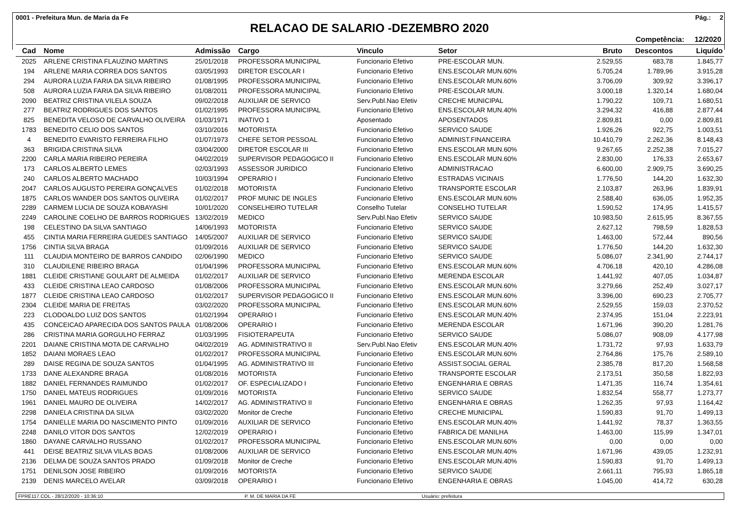0001 - Prefeitura Mun. de Maria da Fe Pág.: 2
RELACAO DE SALARIO -DEZEMBRO 2020
Competência: 12/2020
| Cad | Nome | Admissão | Cargo | Vinculo | Setor | Bruto | Descontos | Liquído |
| --- | --- | --- | --- | --- | --- | --- | --- | --- |
| 2025 | ARLENE CRISTINA FLAUZINO MARTINS | 25/01/2018 | PROFESSORA MUNICIPAL | Funcionario Efetivo | PRE-ESCOLAR MUN. | 2.529,55 | 683,78 | 1.845,77 |
| 194 | ARLENE MARIA CORREA DOS SANTOS | 03/05/1993 | DIRETOR ESCOLAR I | Funcionario Efetivo | ENS.ESCOLAR MUN.60% | 5.705,24 | 1.789,96 | 3.915,28 |
| 294 | AURORA LUZIA FARIA DA SILVA RIBEIRO | 01/08/1995 | PROFESSORA MUNICIPAL | Funcionario Efetivo | ENS.ESCOLAR MUN.60% | 3.706,09 | 309,92 | 3.396,17 |
| 508 | AURORA LUZIA FARIA DA SILVA RIBEIRO | 01/08/2011 | PROFESSORA MUNICIPAL | Funcionario Efetivo | PRE-ESCOLAR MUN. | 3.000,18 | 1.320,14 | 1.680,04 |
| 2090 | BEATRIZ CRISTINA VILELA SOUZA | 09/02/2018 | AUXILIAR DE SERVICO | Serv.Publ.Nao Efetiv | CRECHE MUNICIPAL | 1.790,22 | 109,71 | 1.680,51 |
| 277 | BEATRIZ RODRIGUES DOS SANTOS | 01/02/1995 | PROFESSORA MUNICIPAL | Funcionario Efetivo | ENS.ESCOLAR MUN.40% | 3.294,32 | 416,88 | 2.877,44 |
| 825 | BENEDITA VELOSO DE CARVALHO OLIVEIRA | 01/03/1971 | INATIVO 1 | Aposentado | APOSENTADOS | 2.809,81 | 0,00 | 2.809,81 |
| 1783 | BENEDITO CELIO DOS SANTOS | 03/10/2016 | MOTORISTA | Funcionario Efetivo | SERVICO SAUDE | 1.926,26 | 922,75 | 1.003,51 |
| 4 | BENEDITO EVARISTO FERREIRA FILHO | 01/07/1973 | CHEFE SETOR PESSOAL | Funcionario Efetivo | ADMINIST.FINANCEIRA | 10.410,79 | 2.262,36 | 8.148,43 |
| 363 | BRIGIDA CRISTINA SILVA | 03/04/2000 | DIRETOR ESCOLAR III | Funcionario Efetivo | ENS.ESCOLAR MUN.60% | 9.267,65 | 2.252,38 | 7.015,27 |
| 2200 | CARLA MARIA RIBEIRO PEREIRA | 04/02/2019 | SUPERVISOR PEDAGOGICO II | Funcionario Efetivo | ENS.ESCOLAR MUN.60% | 2.830,00 | 176,33 | 2.653,67 |
| 173 | CARLOS ALBERTO LEMES | 02/03/1993 | ASSESSOR JURIDICO | Funcionario Efetivo | ADMINISTRACAO | 6.600,00 | 2.909,75 | 3.690,25 |
| 240 | CARLOS ALBERTO MACHADO | 10/03/1994 | OPERARIO I | Funcionario Efetivo | ESTRADAS VICINAIS | 1.776,50 | 144,20 | 1.632,30 |
| 2047 | CARLOS AUGUSTO PEREIRA GONÇALVES | 01/02/2018 | MOTORISTA | Funcionario Efetivo | TRANSPORTE ESCOLAR | 2.103,87 | 263,96 | 1.839,91 |
| 1875 | CARLOS WANDER DOS SANTOS OLIVEIRA | 01/02/2017 | PROF MUNIC DE INGLES | Funcionario Efetivo | ENS.ESCOLAR MUN.60% | 2.588,40 | 636,05 | 1.952,35 |
| 2289 | CARMEM LUCIA DE SOUZA KOBAYASHI | 10/01/2020 | CONSELHEIRO TUTELAR | Conselho Tutelar | CONSELHO TUTELAR | 1.590,52 | 174,95 | 1.415,57 |
| 2249 | CAROLINE COELHO DE BARROS RODRIGUES | 13/02/2019 | MEDICO | Serv.Publ.Nao Efetiv | SERVICO SAUDE | 10.983,50 | 2.615,95 | 8.367,55 |
| 198 | CELESTINO DA SILVA SANTIAGO | 14/06/1993 | MOTORISTA | Funcionario Efetivo | SERVICO SAUDE | 2.627,12 | 798,59 | 1.828,53 |
| 455 | CINTIA MARIA FERREIRA GUEDES SANTIAGO | 14/05/2007 | AUXILIAR DE SERVICO | Funcionario Efetivo | SERVICO SAUDE | 1.463,00 | 572,44 | 890,56 |
| 1756 | CINTIA SILVA BRAGA | 01/09/2016 | AUXILIAR DE SERVICO | Funcionario Efetivo | SERVICO SAUDE | 1.776,50 | 144,20 | 1.632,30 |
| 111 | CLAUDIA MONTEIRO DE BARROS CANDIDO | 02/06/1990 | MEDICO | Funcionario Efetivo | SERVICO SAUDE | 5.086,07 | 2.341,90 | 2.744,17 |
| 310 | CLAUDILENE RIBEIRO BRAGA | 01/04/1996 | PROFESSORA MUNICIPAL | Funcionario Efetivo | ENS.ESCOLAR MUN.60% | 4.706,18 | 420,10 | 4.286,08 |
| 1881 | CLEIDE CRISTIANE GOULART DE ALMEIDA | 01/02/2017 | AUXILIAR DE SERVICO | Funcionario Efetivo | MERENDA ESCOLAR | 1.441,92 | 407,05 | 1.034,87 |
| 433 | CLEIDE CRISTINA LEAO CARDOSO | 01/08/2006 | PROFESSORA MUNICIPAL | Funcionario Efetivo | ENS.ESCOLAR MUN.60% | 3.279,66 | 252,49 | 3.027,17 |
| 1877 | CLEIDE CRISTINA LEAO CARDOSO | 01/02/2017 | SUPERVISOR PEDAGOGICO II | Funcionario Efetivo | ENS.ESCOLAR MUN.60% | 3.396,00 | 690,23 | 2.705,77 |
| 2304 | CLEIDE MARIA DE FREITAS | 03/02/2020 | PROFESSORA MUNICIPAL | Funcionario Efetivo | ENS.ESCOLAR MUN.60% | 2.529,55 | 159,03 | 2.370,52 |
| 223 | CLODOALDO LUIZ DOS SANTOS | 01/02/1994 | OPERARIO I | Funcionario Efetivo | ENS.ESCOLAR MUN.40% | 2.374,95 | 151,04 | 2.223,91 |
| 435 | CONCEICAO APARECIDA DOS SANTOS PAULA | 01/08/2006 | OPERARIO I | Funcionario Efetivo | MERENDA ESCOLAR | 1.671,96 | 390,20 | 1.281,76 |
| 286 | CRISTINA MARIA GORGULHO FERRAZ | 01/03/1995 | FISIOTERAPEUTA | Funcionario Efetivo | SERVICO SAUDE | 5.086,07 | 908,09 | 4.177,98 |
| 2201 | DAIANE CRISTINA MOTA DE CARVALHO | 04/02/2019 | AG. ADMINISTRATIVO II | Serv.Publ.Nao Efetiv | ENS.ESCOLAR MUN.40% | 1.731,72 | 97,93 | 1.633,79 |
| 1852 | DAIANI MORAES LEAO | 01/02/2017 | PROFESSORA MUNICIPAL | Funcionario Efetivo | ENS.ESCOLAR MUN.60% | 2.764,86 | 175,76 | 2.589,10 |
| 289 | DAISE REGINA DE SOUZA SANTOS | 01/04/1995 | AG. ADMINISTRATIVO III | Funcionario Efetivo | ASSIST.SOCIAL GERAL | 2.385,78 | 817,20 | 1.568,58 |
| 1733 | DANE ALEXANDRE BRAGA | 01/08/2016 | MOTORISTA | Funcionario Efetivo | TRANSPORTE ESCOLAR | 2.173,51 | 350,58 | 1.822,93 |
| 1882 | DANIEL FERNANDES RAIMUNDO | 01/02/2017 | OF. ESPECIALIZADO I | Funcionario Efetivo | ENGENHARIA E OBRAS | 1.471,35 | 116,74 | 1.354,61 |
| 1750 | DANIEL MATEUS RODRIGUES | 01/09/2016 | MOTORISTA | Funcionario Efetivo | SERVICO SAUDE | 1.832,54 | 558,77 | 1.273,77 |
| 1961 | DANIEL MAURO DE OLIVEIRA | 14/02/2017 | AG. ADMINISTRATIVO II | Funcionario Efetivo | ENGENHARIA E OBRAS | 1.262,35 | 97,93 | 1.164,42 |
| 2298 | DANIELA CRISTINA DA SILVA | 03/02/2020 | Monitor de Creche | Funcionario Efetivo | CRECHE MUNICIPAL | 1.590,83 | 91,70 | 1.499,13 |
| 1754 | DANIELLE MARIA DO NASCIMENTO PINTO | 01/09/2016 | AUXILIAR DE SERVICO | Funcionario Efetivo | ENS.ESCOLAR MUN.40% | 1.441,92 | 78,37 | 1.363,55 |
| 2248 | DANILO VITOR DOS SANTOS | 12/02/2019 | OPERARIO I | Funcionario Efetivo | FABRICA DE MANILHA | 1.463,00 | 115,99 | 1.347,01 |
| 1860 | DAYANE CARVALHO RUSSANO | 01/02/2017 | PROFESSORA MUNICIPAL | Funcionario Efetivo | ENS.ESCOLAR MUN.60% | 0,00 | 0,00 | 0,00 |
| 441 | DEISE BEATRIZ SILVA VILAS BOAS | 01/08/2006 | AUXILIAR DE SERVICO | Funcionario Efetivo | ENS.ESCOLAR MUN.40% | 1.671,96 | 439,05 | 1.232,91 |
| 2136 | DELMA DE SOUZA SANTOS PRADO | 01/09/2018 | Monitor de Creche | Funcionario Efetivo | ENS.ESCOLAR MUN.40% | 1.590,83 | 91,70 | 1.499,13 |
| 1751 | DENILSON JOSE RIBEIRO | 01/09/2016 | MOTORISTA | Funcionario Efetivo | SERVICO SAUDE | 2.661,11 | 795,93 | 1.865,18 |
| 2139 | DENIS MARCELO AVELAR | 03/09/2018 | OPERARIO I | Funcionario Efetivo | ENGENHARIA E OBRAS | 1.045,00 | 414,72 | 630,28 |
FPRE117.COL - 28/12/2020 - 10:36:10 P. M. DE MARIA DA FE Usuário: prefeitura